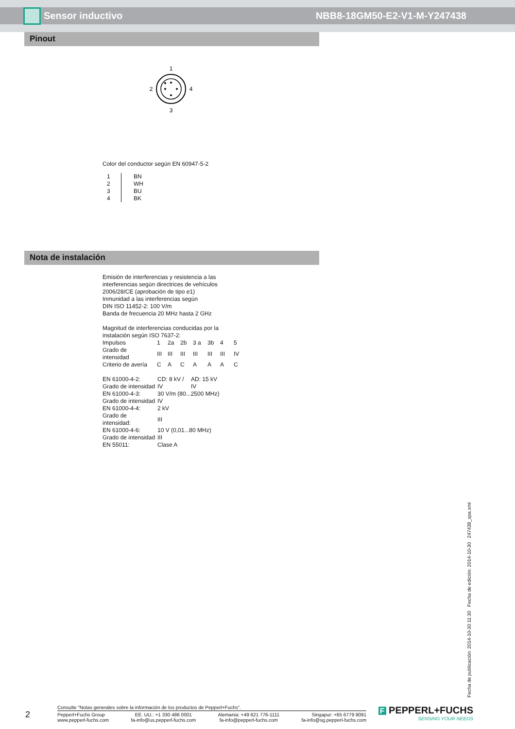Sensor inductivo NBB8-18GM50-E2-V1-M-Y247438
Pinout
1
2
4
3
Color del conductor según EN 60947-5-2
| 1 | BN |
| 2 | WH |
| 3 | BU |
| 4 | BK |
Nota de instalación
Emisión de interferencias y resistencia a las
interferencias según directrices de vehículos
2006/28/CE (aprobación de tipo e1)
Inmunidad a las interferencias según
DIN ISO 11452-2: 100 V/m
Banda de frecuencia 20 MHz hasta 2 GHz
Magnitud de interferencias conducidas por la
instalación según ISO 7637-2:
| Impulsos | 1 | 2a | 2b | 3 a | 3b | 4 | 5 |
| Grado de intensidad | III | III | III | III | III | III | IV |
| Criterio de avería | C | A | C | A | A | A | C |
| EN 61000-4-2: | CD: 8 kV / | AD: 15 kV |
| Grado de intensidad | IV | IV |
| EN 61000-4-3: | 30 V/m (80...2500 MHz) | |
| Grado de intensidad | IV | |
| EN 61000-4-4: | 2 kV | |
| Grado de intensidad: | III | |
| EN 61000-4-6: | 10 V (0,01...80 MHz) | |
| Grado de intensidad | III | |
| EN 55011: | Clase A | |
Fecha de publicación: 2014-10-30 11:30 Fecha de edición: 2014-10-30 247438_spa.xml
2
Consulte "Notas generales sobre la información de los productos de Pepperl+Fuchs".
Pepperl+Fuchs Group
www.pepperl-fuchs.com
EE. UU.: +1 330 486 0001
fa-info@us.pepperl-fuchs.com
Alemania: +49 621 776-1111
fa-info@pepperl-fuchs.com
Singapur: +65 6779 9091
fa-info@sg.pepperl-fuchs.com
F PEPPERL+FUCHS
SENSING YOUR NEEDS